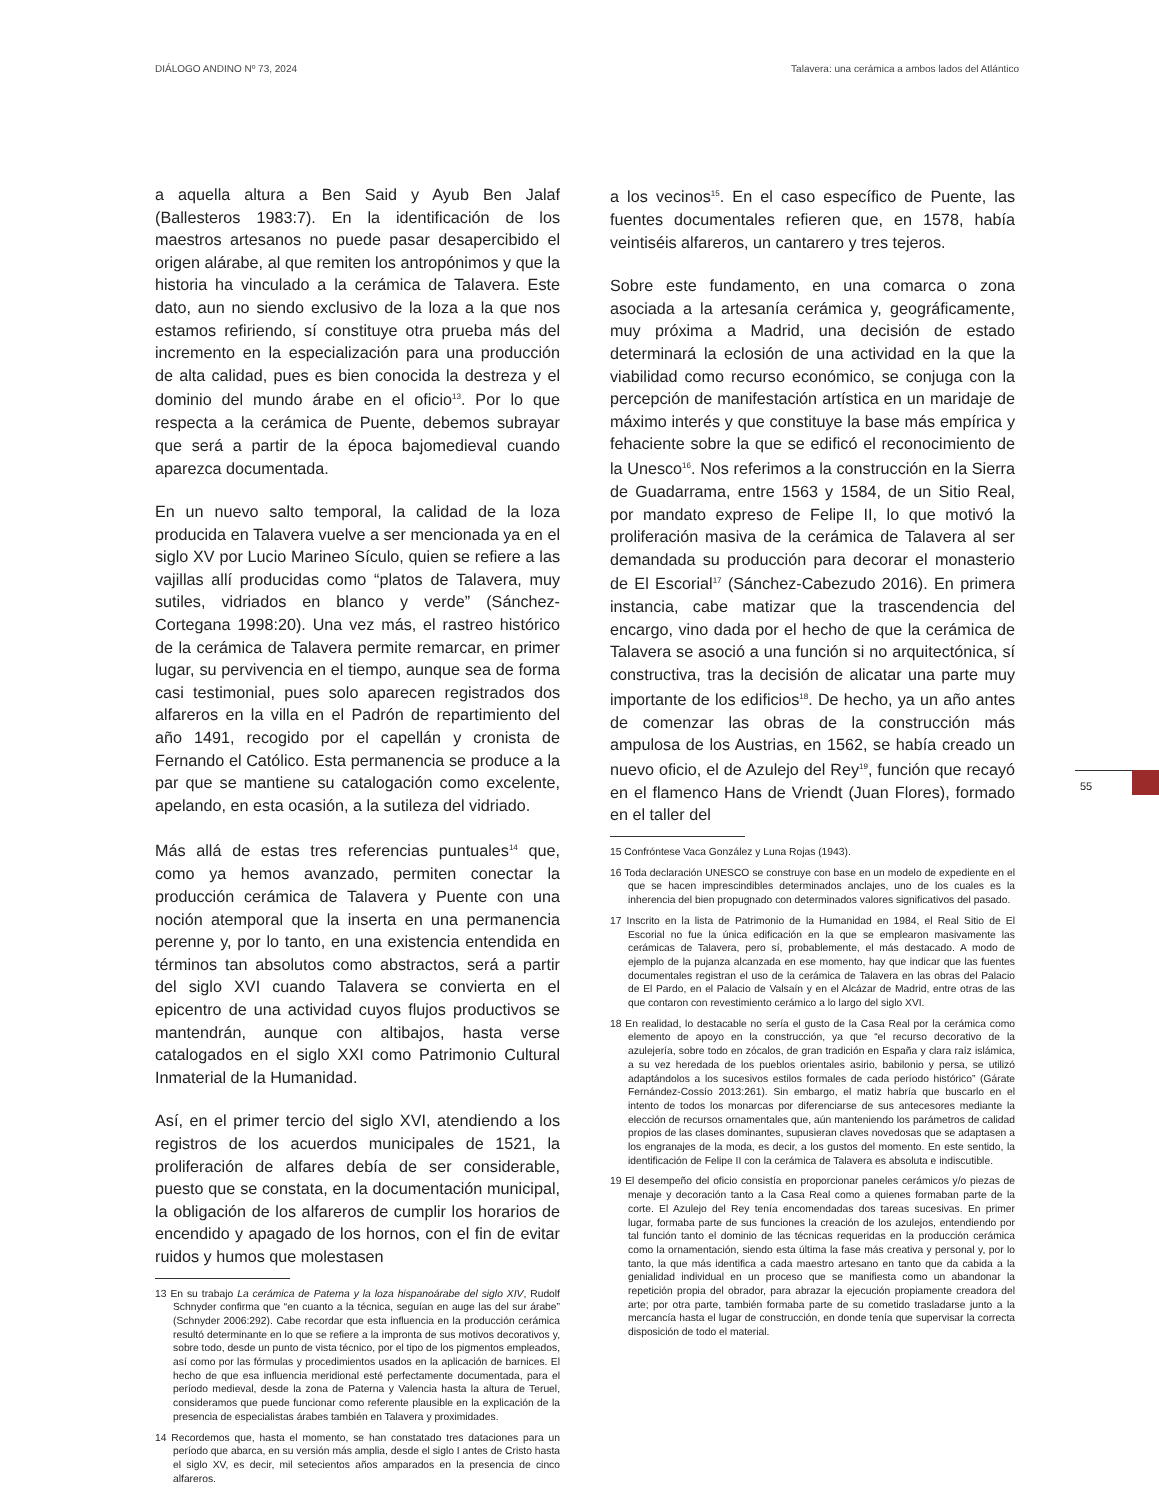DIÁLOGO ANDINO Nº 73, 2024 Talavera: una cerámica a ambos lados del Atlántico
55
a aquella altura a Ben Said y Ayub Ben Jalaf (Ballesteros 1983:7). En la identificación de los maestros artesanos no puede pasar desapercibido el origen alárabe, al que remiten los antropónimos y que la historia ha vinculado a la cerámica de Talavera. Este dato, aun no siendo exclusivo de la loza a la que nos estamos refiriendo, sí constituye otra prueba más del incremento en la especialización para una producción de alta calidad, pues es bien conocida la destreza y el dominio del mundo árabe en el oficio<sup>13</sup>. Por lo que respecta a la cerámica de Puente, debemos subrayar que será a partir de la época bajomedieval cuando aparezca documentada.
En un nuevo salto temporal, la calidad de la loza producida en Talavera vuelve a ser mencionada ya en el siglo XV por Lucio Marineo Sículo, quien se refiere a las vajillas allí producidas como “platos de Talavera, muy sutiles, vidriados en blanco y verde” (Sánchez-Cortegana 1998:20). Una vez más, el rastreo histórico de la cerámica de Talavera permite remarcar, en primer lugar, su pervivencia en el tiempo, aunque sea de forma casi testimonial, pues solo aparecen registrados dos alfareros en la villa en el Padrón de repartimiento del año 1491, recogido por el capellán y cronista de Fernando el Católico. Esta permanencia se produce a la par que se mantiene su catalogación como excelente, apelando, en esta ocasión, a la sutileza del vidriado.
Más allá de estas tres referencias puntuales<sup>14</sup> que, como ya hemos avanzado, permiten conectar la producción cerámica de Talavera y Puente con una noción atemporal que la inserta en una permanencia perenne y, por lo tanto, en una existencia entendida en términos tan absolutos como abstractos, será a partir del siglo XVI cuando Talavera se convierta en el epicentro de una actividad cuyos flujos productivos se mantendrán, aunque con altibajos, hasta verse catalogados en el siglo XXI como Patrimonio Cultural Inmaterial de la Humanidad.
Así, en el primer tercio del siglo XVI, atendiendo a los registros de los acuerdos municipales de 1521, la proliferación de alfares debía de ser considerable, puesto que se constata, en la documentación municipal, la obligación de los alfareros de cumplir los horarios de encendido y apagado de los hornos, con el fin de evitar ruidos y humos que molestasen
13 En su trabajo La cerámica de Paterna y la loza hispanoárabe del siglo XIV, Rudolf Schnyder confirma que “en cuanto a la técnica, seguían en auge las del sur árabe” (Schnyder 2006:292). Cabe recordar que esta influencia en la producción cerámica resultó determinante en lo que se refiere a la impronta de sus motivos decorativos y, sobre todo, desde un punto de vista técnico, por el tipo de los pigmentos empleados, así como por las fórmulas y procedimientos usados en la aplicación de barnices. El hecho de que esa influencia meridional esté perfectamente documentada, para el período medieval, desde la zona de Paterna y Valencia hasta la altura de Teruel, consideramos que puede funcionar como referente plausible en la explicación de la presencia de especialistas árabes también en Talavera y proximidades.
14 Recordemos que, hasta el momento, se han constatado tres dataciones para un período que abarca, en su versión más amplia, desde el siglo I antes de Cristo hasta el siglo XV, es decir, mil setecientos años amparados en la presencia de cinco alfareros.
a los vecinos<sup>15</sup>. En el caso específico de Puente, las fuentes documentales refieren que, en 1578, había veintiséis alfareros, un cantarero y tres tejeros.
Sobre este fundamento, en una comarca o zona asociada a la artesanía cerámica y, geográficamente, muy próxima a Madrid, una decisión de estado determinará la eclosión de una actividad en la que la viabilidad como recurso económico, se conjuga con la percepción de manifestación artística en un maridaje de máximo interés y que constituye la base más empírica y fehaciente sobre la que se edificó el reconocimiento de la Unesco<sup>16</sup>. Nos referimos a la construcción en la Sierra de Guadarrama, entre 1563 y 1584, de un Sitio Real, por mandato expreso de Felipe II, lo que motivó la proliferación masiva de la cerámica de Talavera al ser demandada su producción para decorar el monasterio de El Escorial<sup>17</sup> (Sánchez-Cabezudo 2016). En primera instancia, cabe matizar que la trascendencia del encargo, vino dada por el hecho de que la cerámica de Talavera se asoció a una función si no arquitectónica, sí constructiva, tras la decisión de alicatar una parte muy importante de los edificios<sup>18</sup>. De hecho, ya un año antes de comenzar las obras de la construcción más ampulosa de los Austrias, en 1562, se había creado un nuevo oficio, el de Azulejo del Rey<sup>19</sup>, función que recayó en el flamenco Hans de Vriendt (Juan Flores), formado en el taller del
15 Confróntese Vaca González y Luna Rojas (1943).
16 Toda declaración UNESCO se construye con base en un modelo de expediente en el que se hacen imprescindibles determinados anclajes, uno de los cuales es la inherencia del bien propugnado con determinados valores significativos del pasado.
17 Inscrito en la lista de Patrimonio de la Humanidad en 1984, el Real Sitio de El Escorial no fue la única edificación en la que se emplearon masivamente las cerámicas de Talavera, pero sí, probablemente, el más destacado. A modo de ejemplo de la pujanza alcanzada en ese momento, hay que indicar que las fuentes documentales registran el uso de la cerámica de Talavera en las obras del Palacio de El Pardo, en el Palacio de Valsaín y en el Alcázar de Madrid, entre otras de las que contaron con revestimiento cerámico a lo largo del siglo XVI.
18 En realidad, lo destacable no sería el gusto de la Casa Real por la cerámica como elemento de apoyo en la construcción, ya que “el recurso decorativo de la azulejería, sobre todo en zócalos, de gran tradición en España y clara raíz islámica, a su vez heredada de los pueblos orientales asirio, babilonio y persa, se utilizó adaptándolos a los sucesivos estilos formales de cada período histórico” (Gárate Fernández-Cossío 2013:261). Sin embargo, el matiz habría que buscarlo en el intento de todos los monarcas por diferenciarse de sus antecesores mediante la elección de recursos ornamentales que, aún manteniendo los parámetros de calidad propios de las clases dominantes, supusieran claves novedosas que se adaptasen a los engranajes de la moda, es decir, a los gustos del momento. En este sentido, la identificación de Felipe II con la cerámica de Talavera es absoluta e indiscutible.
19 El desempeño del oficio consistía en proporcionar paneles cerámicos y/o piezas de menaje y decoración tanto a la Casa Real como a quienes formaban parte de la corte. El Azulejo del Rey tenía encomendadas dos tareas sucesivas. En primer lugar, formaba parte de sus funciones la creación de los azulejos, entendiendo por tal función tanto el dominio de las técnicas requeridas en la producción cerámica como la ornamentación, siendo esta última la fase más creativa y personal y, por lo tanto, la que más identifica a cada maestro artesano en tanto que da cabida a la genialidad individual en un proceso que se manifiesta como un abandonar la repetición propia del obrador, para abrazar la ejecución propiamente creadora del arte; por otra parte, también formaba parte de su cometido trasladarse junto a la mercancía hasta el lugar de construcción, en donde tenía que supervisar la correcta disposición de todo el material.